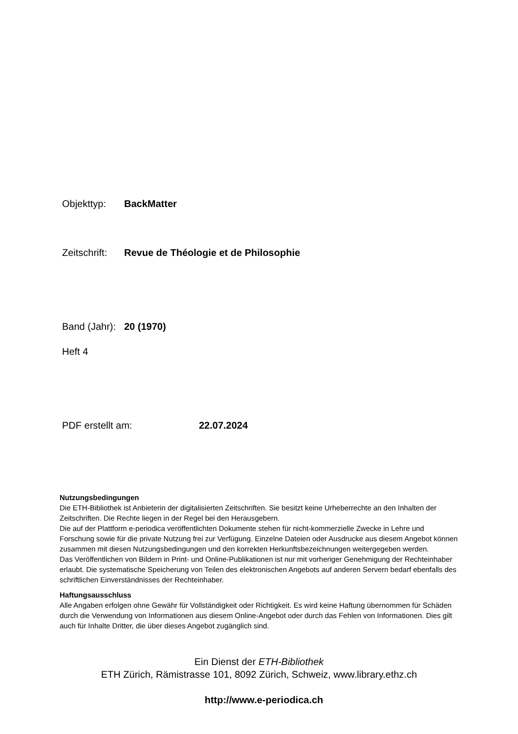Objekttyp: BackMatter
Zeitschrift: Revue de Théologie et de Philosophie
Band (Jahr): 20 (1970)
Heft 4
PDF erstellt am: 22.07.2024
Nutzungsbedingungen
Die ETH-Bibliothek ist Anbieterin der digitalisierten Zeitschriften. Sie besitzt keine Urheberrechte an den Inhalten der Zeitschriften. Die Rechte liegen in der Regel bei den Herausgebern.
Die auf der Plattform e-periodica veröffentlichten Dokumente stehen für nicht-kommerzielle Zwecke in Lehre und Forschung sowie für die private Nutzung frei zur Verfügung. Einzelne Dateien oder Ausdrucke aus diesem Angebot können zusammen mit diesen Nutzungsbedingungen und den korrekten Herkunftsbezeichnungen weitergegeben werden.
Das Veröffentlichen von Bildern in Print- und Online-Publikationen ist nur mit vorheriger Genehmigung der Rechteinhaber erlaubt. Die systematische Speicherung von Teilen des elektronischen Angebots auf anderen Servern bedarf ebenfalls des schriftlichen Einverständnisses der Rechteinhaber.
Haftungsausschluss
Alle Angaben erfolgen ohne Gewähr für Vollständigkeit oder Richtigkeit. Es wird keine Haftung übernommen für Schäden durch die Verwendung von Informationen aus diesem Online-Angebot oder durch das Fehlen von Informationen. Dies gilt auch für Inhalte Dritter, die über dieses Angebot zugänglich sind.
Ein Dienst der ETH-Bibliothek
ETH Zürich, Rämistrasse 101, 8092 Zürich, Schweiz, www.library.ethz.ch
http://www.e-periodica.ch